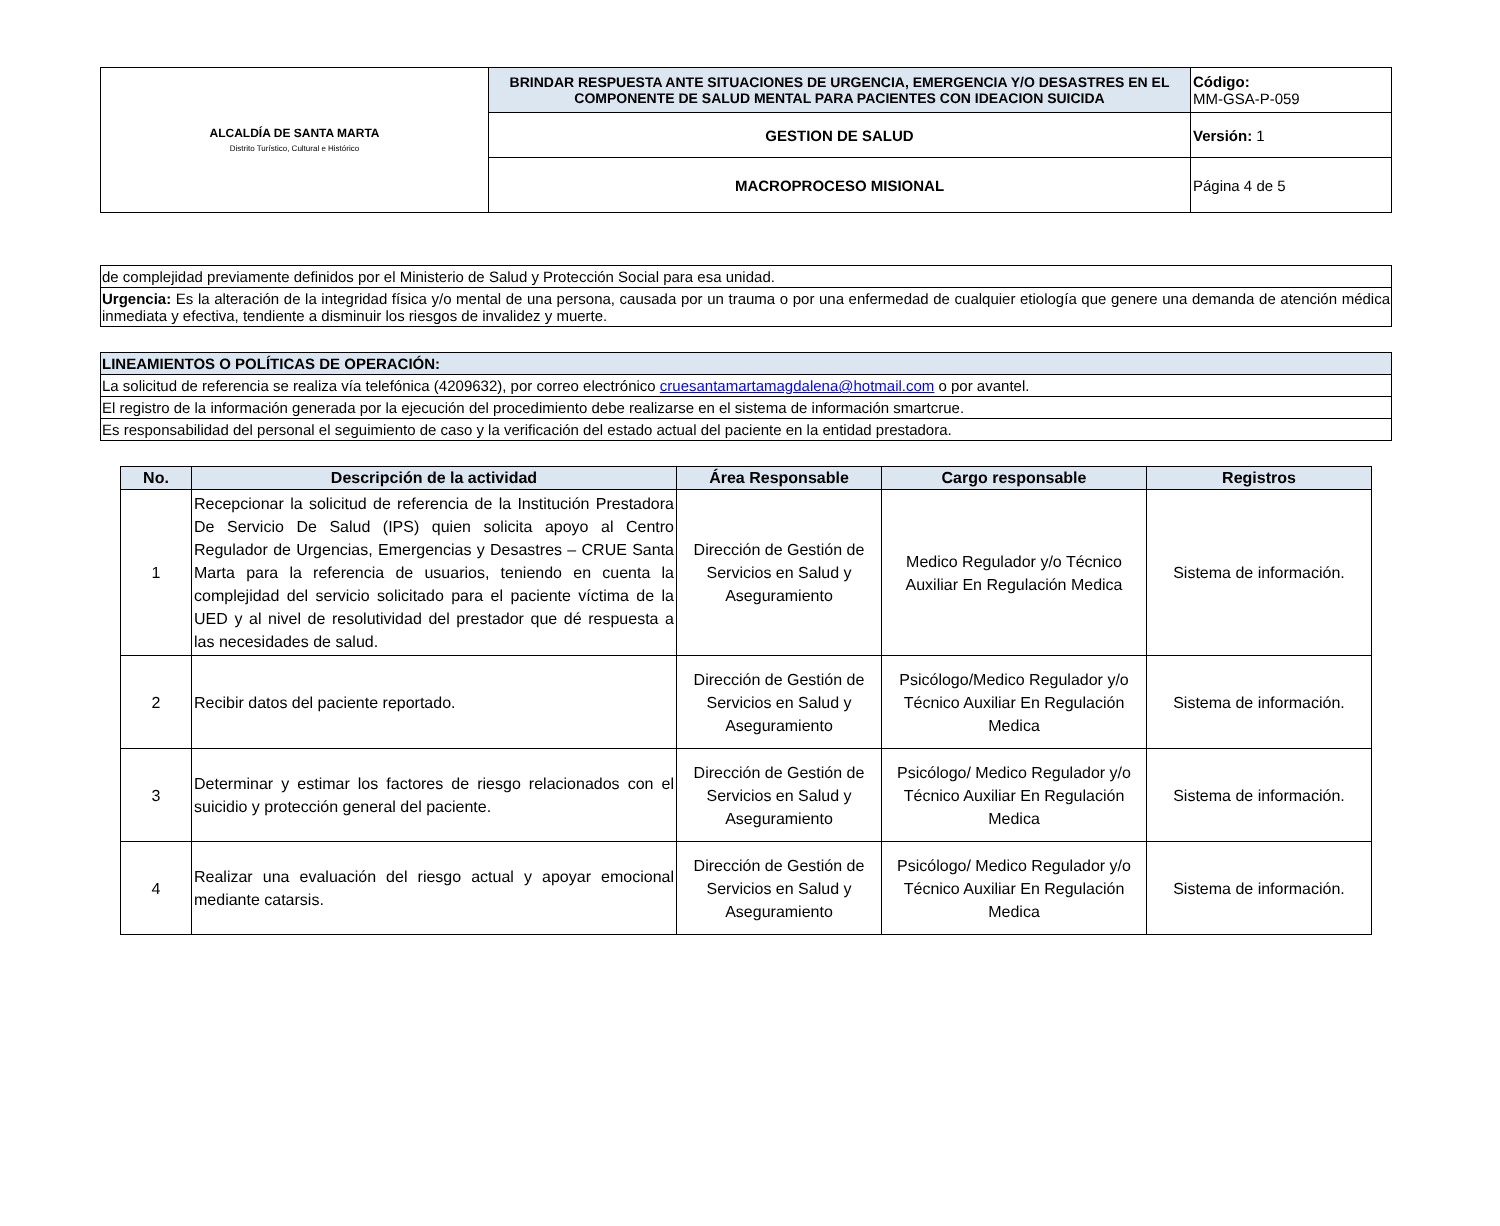| ALCALDÍA DE SANTA MARTA Distrito Turístico, Cultural e Histórico | BRINDAR RESPUESTA ANTE SITUACIONES DE URGENCIA, EMERGENCIA Y/O DESASTRES EN EL COMPONENTE DE SALUD MENTAL PARA PACIENTES CON IDEACION SUICIDA | Código: MM-GSA-P-059 |
| | GESTION DE SALUD | Versión: 1 |
| | MACROPROCESO MISIONAL | Página 4 de 5 |
| de complejidad previamente definidos por el Ministerio de Salud y Protección Social para esa unidad. |
| Urgencia: Es la alteración de la integridad física y/o mental de una persona, causada por un trauma o por una enfermedad de cualquier etiología que genere una demanda de atención médica inmediata y efectiva, tendiente a disminuir los riesgos de invalidez y muerte. |
| LINEAMIENTOS O POLÍTICAS DE OPERACIÓN: |
| La solicitud de referencia se realiza vía telefónica (4209632), por correo electrónico cruesantamartamagdalena@hotmail.com o por avantel. |
| El registro de la información generada por la ejecución del procedimiento debe realizarse en el sistema de información smartcrue. |
| Es responsabilidad del personal el seguimiento de caso y la verificación del estado actual del paciente en la entidad prestadora. |
| No. | Descripción de la actividad | Área Responsable | Cargo responsable | Registros |
| --- | --- | --- | --- | --- |
| 1 | Recepcionar la solicitud de referencia de la Institución Prestadora De Servicio De Salud (IPS) quien solicita apoyo al Centro Regulador de Urgencias, Emergencias y Desastres – CRUE Santa Marta para la referencia de usuarios, teniendo en cuenta la complejidad del servicio solicitado para el paciente víctima de la UED y al nivel de resolutividad del prestador que dé respuesta a las necesidades de salud. | Dirección de Gestión de Servicios en Salud y Aseguramiento | Medico Regulador y/o Técnico Auxiliar En Regulación Medica | Sistema de información. |
| 2 | Recibir datos del paciente reportado. | Dirección de Gestión de Servicios en Salud y Aseguramiento | Psicólogo/Medico Regulador y/o Técnico Auxiliar En Regulación Medica | Sistema de información. |
| 3 | Determinar y estimar los factores de riesgo relacionados con el suicidio y protección general del paciente. | Dirección de Gestión de Servicios en Salud y Aseguramiento | Psicólogo/ Medico Regulador y/o Técnico Auxiliar En Regulación Medica | Sistema de información. |
| 4 | Realizar una evaluación del riesgo actual y apoyar emocional mediante catarsis. | Dirección de Gestión de Servicios en Salud y Aseguramiento | Psicólogo/ Medico Regulador y/o Técnico Auxiliar En Regulación Medica | Sistema de información. |